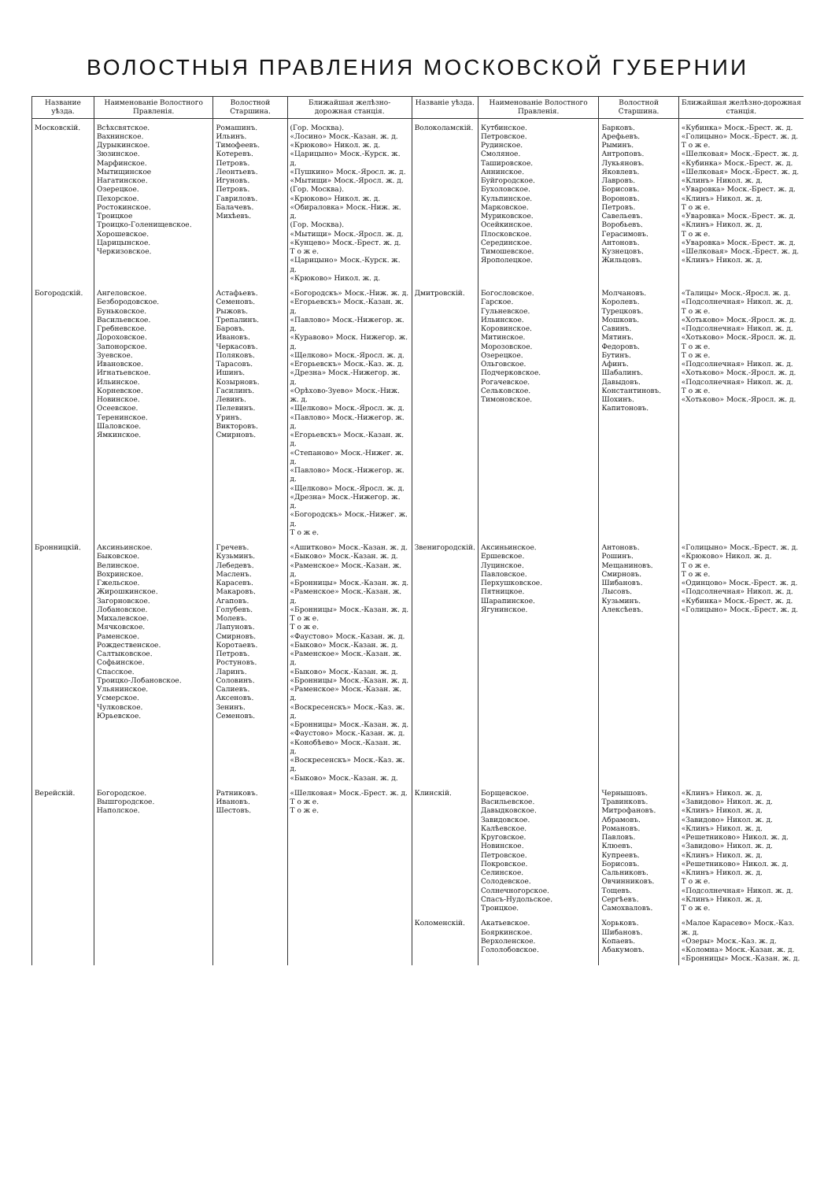ВОЛОСТНЫЯ ПРАВЛЕНИЯ МОСКОВСКОЙ ГУБЕРНИИ
| Название уѣзда. | Наименованіе Волостного Правленія. | Волостной Старшина. | Ближайшая желѣзно-дорожная станція. | Названіе уѣзда. | Наименованіе Волостного Правленія. | Волостной Старшина. | Ближайшая желѣзно-дорожная станція. |
| --- | --- | --- | --- | --- | --- | --- | --- |
| Московскій. | Всѣхсвятское. Вахнинское. Дурыкинское. Зюзинское. Марфинское. Мытищинское Нагатинское. Озерецкое. Пехорское. Ростокинское. Троицкое Троицко-Голенищевское. Хорошевское. Царицынское. Черкизовское. | Ромашинъ. Ильинъ. Тимофеевъ. Котеревъ. Петровъ. Леонтьевъ. Игуновъ. Петровъ. Гавриловъ. Балачевъ. Михѣевъ. | (Гор. Москва). «Лосино» Моск.-Казан. ж. д. «Крюково» Никол. ж. д. «Царицыно» Моск.-Курск. ж. д. «Пушкино» Моск.-Яросл. ж. д. «Мытищи» Моск.-Яросл. ж. д. (Гор. Москва). «Крюково» Никол. ж. д. «Обираловка» Моск.-Ниж. ж. д. (Гор. Москва). «Мытищи» Моск.-Яросл. ж. д. «Кунцево» Моск.-Брест. ж. д. Т о ж е. «Царицыно» Моск.-Курск. ж. д. «Крюково» Никол. ж. д. | Волоколамскій. | Кутбинское. Петровское. Рудинское. Смоляное. Ташировское. Аннинское. Буйгородское. Бухоловское. Кульпинское. Марковское. Муриковское. Осейкинское. Плосковское. Серединское. Тимошевское. Ярополецкое. | Барковъ. Арефьевъ. Рыминъ. Антроповъ. Лукьяновъ. Яковлевъ. Лавровъ. Борисовъ. Вороновъ. Петровъ. Савельевъ. Воробьевъ. Герасимовъ. Антоновъ. Кузнецовъ. Жильцовъ. | «Кубинка» Моск.-Брест. ж. д. «Голицыно» Моск.-Брест. ж. д. Т о ж е. «Шелковая» Моск.-Брест. ж. д. «Кубинка» Моск.-Брест. ж. д. «Шелковая» Моск.-Брест. ж. д. «Клинъ» Никол. ж. д. «Уваровка» Моск.-Брест. ж. д. «Клинъ» Никол. ж. д. Т о ж е. «Уваровка» Моск.-Брест. ж. д. «Клинъ» Никол. ж. д. Т о ж е. «Уваровка» Моск.-Брест. ж. д. «Шелковая» Моск.-Брест. ж. д. «Клинъ» Никол. ж. д. |
| Богородскій. | Ангеловское. Безбородовское. Буньковское. Васильевское. Гребневское. Дороховское. Запонорское. Зуевское. Ивановское. Игнатьевское. Ильинское. Корневское. Новинское. Осеевское. Теренинское. Шаловское. Ямкинское. | Астафьевъ. Семеновъ. Рыжовъ. Трепалинъ. Баровъ. Ивановъ. Черкасовъ. Поляковъ. Тарасовъ. Ишинъ. Козырновъ. Гасилинъ. Левинъ. Пелевинъ. Уринъ. Викторовъ. Смирновъ. | «Богородскъ» Моск.-Ниж. ж. д. «Егорьевскъ» Моск.-Казан. ж. д. «Павлово» Моск.-Нижегор. ж. д. «Куpавово» Моск. Нижегор. ж. д. «Щелково» Моск.-Яросл. ж. д. «Егорьевскъ» Моск.-Каз. ж. д. «Дрезна» Моск.-Нижегор. ж. д. «Орѣхово-Зуево» Моск.-Ниж. ж. д. «Щелково» Моск.-Яросл. ж. д. «Павлово» Моск.-Нижегор. ж. д. «Егорьевскъ» Моск.-Казан. ж. д. «Степаново» Моск.-Нижег. ж. д. «Павлово» Моск.-Нижегор. ж. д. «Щелково» Моск.-Яросл. ж. д. «Дрезна» Моск.-Нижегор. ж. д. «Богородскъ» Моск.-Нижег. ж. д. Т о ж е. | Дмитровскій. | Богословское. Гарское. Гульневское. Ильинское. Коровинское. Митинское. Морозовское. Озерецкое. Ольговское. Подчерковское. Рогачевское. Сельковское. Тимоновское. | Молчановъ. Королевъ. Турецковъ. Мошковъ. Савинъ. Мятинъ. Федоровъ. Бутинъ. Афинъ. Шабалинъ. Давыдовъ. Константиновъ. Шохинъ. Капитоновъ. | «Талицы» Моск.-Яросл. ж. д. «Подсолнечная» Никол. ж. д. Т о ж е. «Хотьково» Моск.-Яросл. ж. д. «Подсолнечная» Никол. ж. д. «Хотьково» Моск.-Яросл. ж. д. Т о ж е. Т о ж е. «Подсолнечная» Никол. ж. д. «Хотьково» Моск.-Яросл. ж. д. «Подсолнечная» Никол. ж. д. Т о ж е. «Хотьково» Моск.-Яросл. ж. д. |
| Бронницкій. | Аксиньинское. Быковское. Велинское. Вохринское. Гжельское. Жирошкинское. Загорновское. Лобановское. Михалевское. Мячковское. Раменское. Рождественское. Салтыковское. Софьинское. Спасское. Троицко-Лобановское. Ульянинское. Усмерское. Чулковское. Юрьевское. | Гречевъ. Кузьминъ. Лебедевъ. Масленъ. Карасевъ. Макаровъ. Агаповъ. Голубевъ. Молевъ. Лапуновъ. Смирновъ. Коротаевъ. Петровъ. Ростуновъ. Ларинъ. Соловинъ. Салиевъ. Аксеновъ. Зенинъ. Семеновъ. | «Ашитково» Моск.-Казан. ж. д. «Быково» Моск.-Казан. ж. д. «Раменское» Моск.-Казан. ж. д. «Бронницы» Моск.-Казан. ж. д. «Раменское» Моск.-Казан. ж. д. «Бронницы» Моск.-Казан. ж. д. Т о ж е. Т о ж е. «Фаустово» Моск.-Казан. ж. д. «Быково» Моск.-Казан. ж. д. «Раменское» Моск.-Казан. ж. д. «Быково» Моск.-Казан. ж. д. «Бронницы» Моск.-Казан. ж. д. «Раменское» Моск.-Казан. ж. д. «Воскресенскъ» Моск.-Каз. ж. д. «Бронницы» Моск.-Казан. ж. д. «Фаустово» Моск.-Казан. ж. д. «Конобѣево» Моск.-Казан. ж. д. «Воскресенскъ» Моск.-Каз. ж. д. «Быково» Моск.-Казан. ж. д. | Звенигородскій. | Аксиньинское. Ершевское. Луцинское. Павловское. Перхушковское. Пятницкое. Шарапинское. Ягунинское. | Антоновъ. Рошинъ. Мещаниновъ. Смирновъ. Шибановъ. Лысовъ. Кузьминъ. Алексѣевъ. | «Голицыно» Моск.-Брест. ж. д. «Крюково» Никол. ж. д. Т о ж е. Т о ж е. «Одинцово» Моск.-Брест. ж. д. «Подсолнечная» Никол. ж. д. «Кубинка» Моск.-Брест. ж. д. «Голицыно» Моск.-Брест. ж. д. |
| Верейскій. | Богородское. Вышгородское. Наполское. | Ратниковъ. Ивановъ. Шестовъ. | «Шелковая» Моск.-Брест. ж. д. Т о ж е. Т о ж е. | Клинскій. | Борщевское. Васильевское. Давыдковское. Завидовское. Калѣевское. Круговское. Новинское. Петровское. Покровское. Селинское. Солодевское. Солнечногорское. Спасъ-Нудольское. Троицкое. | Чернышовъ. Травинковъ. Митрофановъ. Абрамовъ. Романовъ. Павловъ. Клюевъ. Купреевъ. Борисовъ. Сальниковъ. Овчинниковъ. Тощевъ. Сергѣевъ. Самохваловъ. | «Клинъ» Никол. ж. д. «Завидово» Никол. ж. д. «Клинъ» Никол. ж. д. «Завидово» Никол. ж. д. «Клинъ» Никол. ж. д. «Решетниково» Никол. ж. д. «Завидово» Никол. ж. д. «Клинъ» Никол. ж. д. «Решетниково» Никол. ж. д. «Клинъ» Никол. ж. д. Т о ж е. «Подсолнечная» Никол. ж. д. «Клинъ» Никол. ж. д. Т о ж е. |
| | | | | Коломенскій. | Акатьевское. Бояркинское. Верхоленское. Гололобовское. | Хорьковъ. Шибановъ. Копаевъ. Абакумовъ. | «Малое Карасево» Моск.-Каз. ж. д. «Озеры» Моск.-Каз. ж. д. «Коломна» Моск.-Казан. ж. д. «Бронницы» Моск.-Казан. ж. д. |